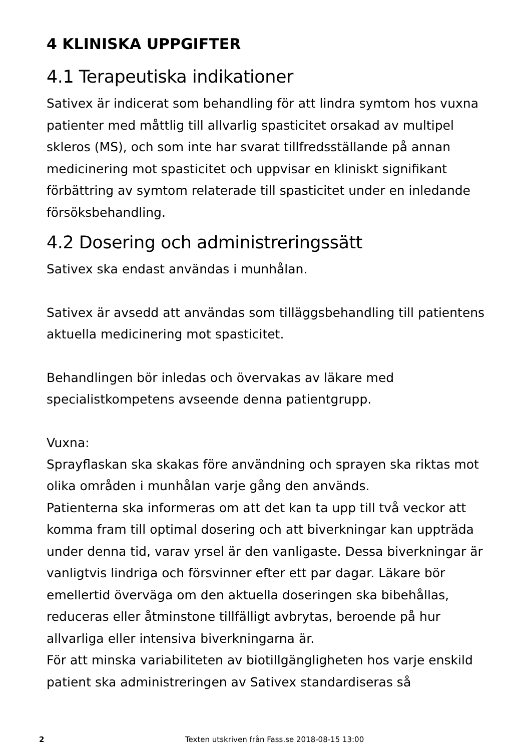4 KLINISKA UPPGIFTER
4.1 Terapeutiska indikationer
Sativex är indicerat som behandling för att lindra symtom hos vuxna patienter med måttlig till allvarlig spasticitet orsakad av multipel skleros (MS), och som inte har svarat tillfredsställande på annan medicinering mot spasticitet och uppvisar en kliniskt signifikant förbättring av symtom relaterade till spasticitet under en inledande försöksbehandling.
4.2 Dosering och administreringssätt
Sativex ska endast användas i munhålan.
Sativex är avsedd att användas som tilläggsbehandling till patientens aktuella medicinering mot spasticitet.
Behandlingen bör inledas och övervakas av läkare med specialistkompetens avseende denna patientgrupp.
Vuxna:
Sprayflaskan ska skakas före användning och sprayen ska riktas mot olika områden i munhålan varje gång den används.
Patienterna ska informeras om att det kan ta upp till två veckor att komma fram till optimal dosering och att biverkningar kan uppträda under denna tid, varav yrsel är den vanligaste. Dessa biverkningar är vanligtvis lindriga och försvinner efter ett par dagar. Läkare bör emellertid överväga om den aktuella doseringen ska bibehållas, reduceras eller åtminstone tillfälligt avbrytas, beroende på hur allvarliga eller intensiva biverkningarna är.
För att minska variabiliteten av biotillgängligheten hos varje enskild patient ska administreringen av Sativex standardiseras så
2 Texten utskriven från Fass.se 2018-08-15 13:00